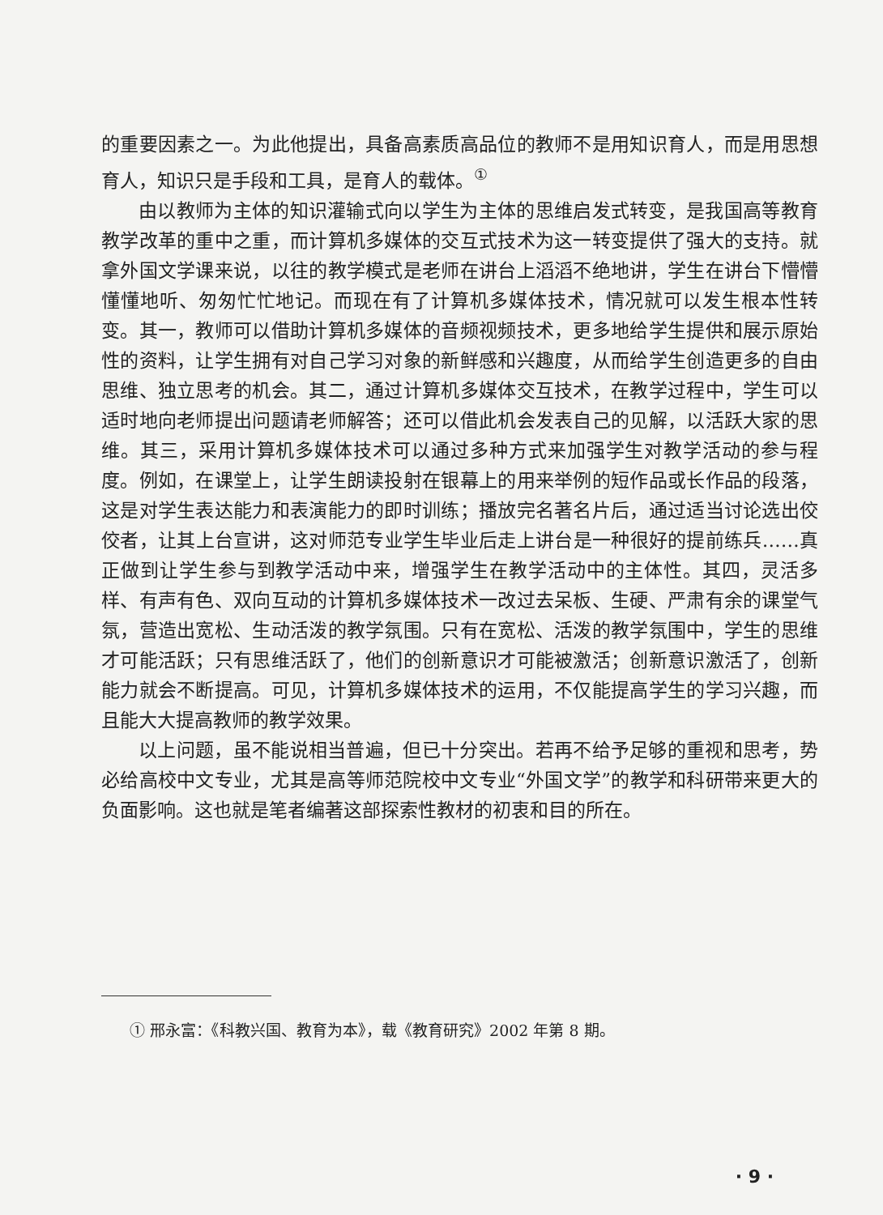的重要因素之一。为此他提出，具备高素质高品位的教师不是用知识育人，而是用思想育人，知识只是手段和工具，是育人的载体。<sup>①</sup>
由以教师为主体的知识灌输式向以学生为主体的思维启发式转变，是我国高等教育教学改革的重中之重，而计算机多媒体的交互式技术为这一转变提供了强大的支持。就拿外国文学课来说，以往的教学模式是老师在讲台上滔滔不绝地讲，学生在讲台下懵懵懂懂地听、匆匆忙忙地记。而现在有了计算机多媒体技术，情况就可以发生根本性转变。其一，教师可以借助计算机多媒体的音频视频技术，更多地给学生提供和展示原始性的资料，让学生拥有对自己学习对象的新鲜感和兴趣度，从而给学生创造更多的自由思维、独立思考的机会。其二，通过计算机多媒体交互技术，在教学过程中，学生可以适时地向老师提出问题请老师解答；还可以借此机会发表自己的见解，以活跃大家的思维。其三，采用计算机多媒体技术可以通过多种方式来加强学生对教学活动的参与程度。例如，在课堂上，让学生朗读投射在银幕上的用来举例的短作品或长作品的段落，这是对学生表达能力和表演能力的即时训练；播放完名著名片后，通过适当讨论选出佼佼者，让其上台宣讲，这对师范专业学生毕业后走上讲台是一种很好的提前练兵……真正做到让学生参与到教学活动中来，增强学生在教学活动中的主体性。其四，灵活多样、有声有色、双向互动的计算机多媒体技术一改过去呆板、生硬、严肃有余的课堂气氛，营造出宽松、生动活泼的教学氛围。只有在宽松、活泼的教学氛围中，学生的思维才可能活跃；只有思维活跃了，他们的创新意识才可能被激活；创新意识激活了，创新能力就会不断提高。可见，计算机多媒体技术的运用，不仅能提高学生的学习兴趣，而且能大大提高教师的教学效果。
以上问题，虽不能说相当普遍，但已十分突出。若再不给予足够的重视和思考，势必给高校中文专业，尤其是高等师范院校中文专业“外国文学”的教学和科研带来更大的负面影响。这也就是笔者编著这部探索性教材的初衷和目的所在。
① 邢永富：《科教兴国、教育为本》，载《教育研究》2002 年第 8 期。
· 9 ·